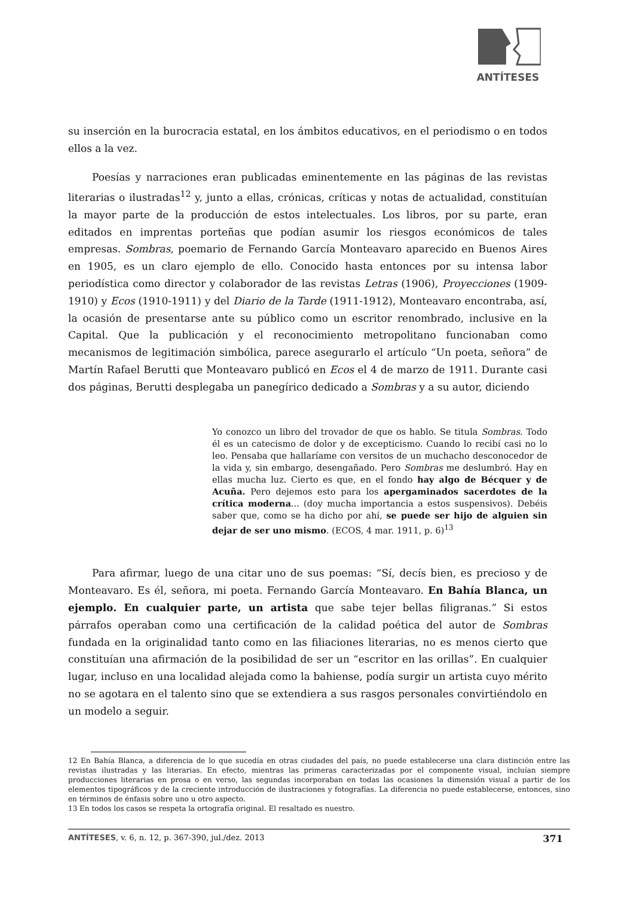ANTÍTESES
su inserción en la burocracia estatal, en los ámbitos educativos, en el periodismo o en todos ellos a la vez.
Poesías y narraciones eran publicadas eminentemente en las páginas de las revistas literarias o ilustradas<sup>12</sup> y, junto a ellas, crónicas, críticas y notas de actualidad, constituían la mayor parte de la producción de estos intelectuales. Los libros, por su parte, eran editados en imprentas porteñas que podían asumir los riesgos económicos de tales empresas. Sombras, poemario de Fernando García Monteavaro aparecido en Buenos Aires en 1905, es un claro ejemplo de ello. Conocido hasta entonces por su intensa labor periodística como director y colaborador de las revistas Letras (1906), Proyecciones (1909-1910) y Ecos (1910-1911) y del Diario de la Tarde (1911-1912), Monteavaro encontraba, así, la ocasión de presentarse ante su público como un escritor renombrado, inclusive en la Capital. Que la publicación y el reconocimiento metropolitano funcionaban como mecanismos de legitimación simbólica, parece asegurarlo el artículo “Un poeta, señora” de Martín Rafael Berutti que Monteavaro publicó en Ecos el 4 de marzo de 1911. Durante casi dos páginas, Berutti desplegaba un panegírico dedicado a Sombras y a su autor, diciendo
Yo conozco un libro del trovador de que os hablo. Se titula Sombras. Todo él es un catecismo de dolor y de excepticismo. Cuando lo recibí casi no lo leo. Pensaba que hallaríame con versitos de un muchacho desconocedor de la vida y, sin embargo, desengañado. Pero Sombras me deslumbró. Hay en ellas mucha luz. Cierto es que, en el fondo hay algo de Bécquer y de Acuña. Pero dejemos esto para los apergaminados sacerdotes de la crítica moderna... (doy mucha importancia a estos suspensivos). Debéis saber que, como se ha dicho por ahí, se puede ser hijo de alguien sin dejar de ser uno mismo. (ECOS, 4 mar. 1911, p. 6)<sup>13</sup>
Para afirmar, luego de una citar uno de sus poemas: “Sí, decís bien, es precioso y de Monteavaro. Es él, señora, mi poeta. Fernando García Monteavaro. En Bahía Blanca, un ejemplo. En cualquier parte, un artista que sabe tejer bellas filigranas.” Si estos párrafos operaban como una certificación de la calidad poética del autor de Sombras fundada en la originalidad tanto como en las filiaciones literarias, no es menos cierto que constituían una afirmación de la posibilidad de ser un “escritor en las orillas”. En cualquier lugar, incluso en una localidad alejada como la bahiense, podía surgir un artista cuyo mérito no se agotara en el talento sino que se extendiera a sus rasgos personales convirtiéndolo en un modelo a seguir.
12 En Bahía Blanca, a diferencia de lo que sucedía en otras ciudades del país, no puede establecerse una clara distinción entre las revistas ilustradas y las literarias. En efecto, mientras las primeras caracterizadas por el componente visual, incluían siempre producciones literarias en prosa o en verso, las segundas incorporaban en todas las ocasiones la dimensión visual a partir de los elementos tipográficos y de la creciente introducción de ilustraciones y fotografías. La diferencia no puede establecerse, entonces, sino en términos de énfasis sobre uno u otro aspecto.
13 En todos los casos se respeta la ortografía original. El resaltado es nuestro.
ANTÍTESES, v. 6, n. 12, p. 367-390, jul./dez. 2013 371